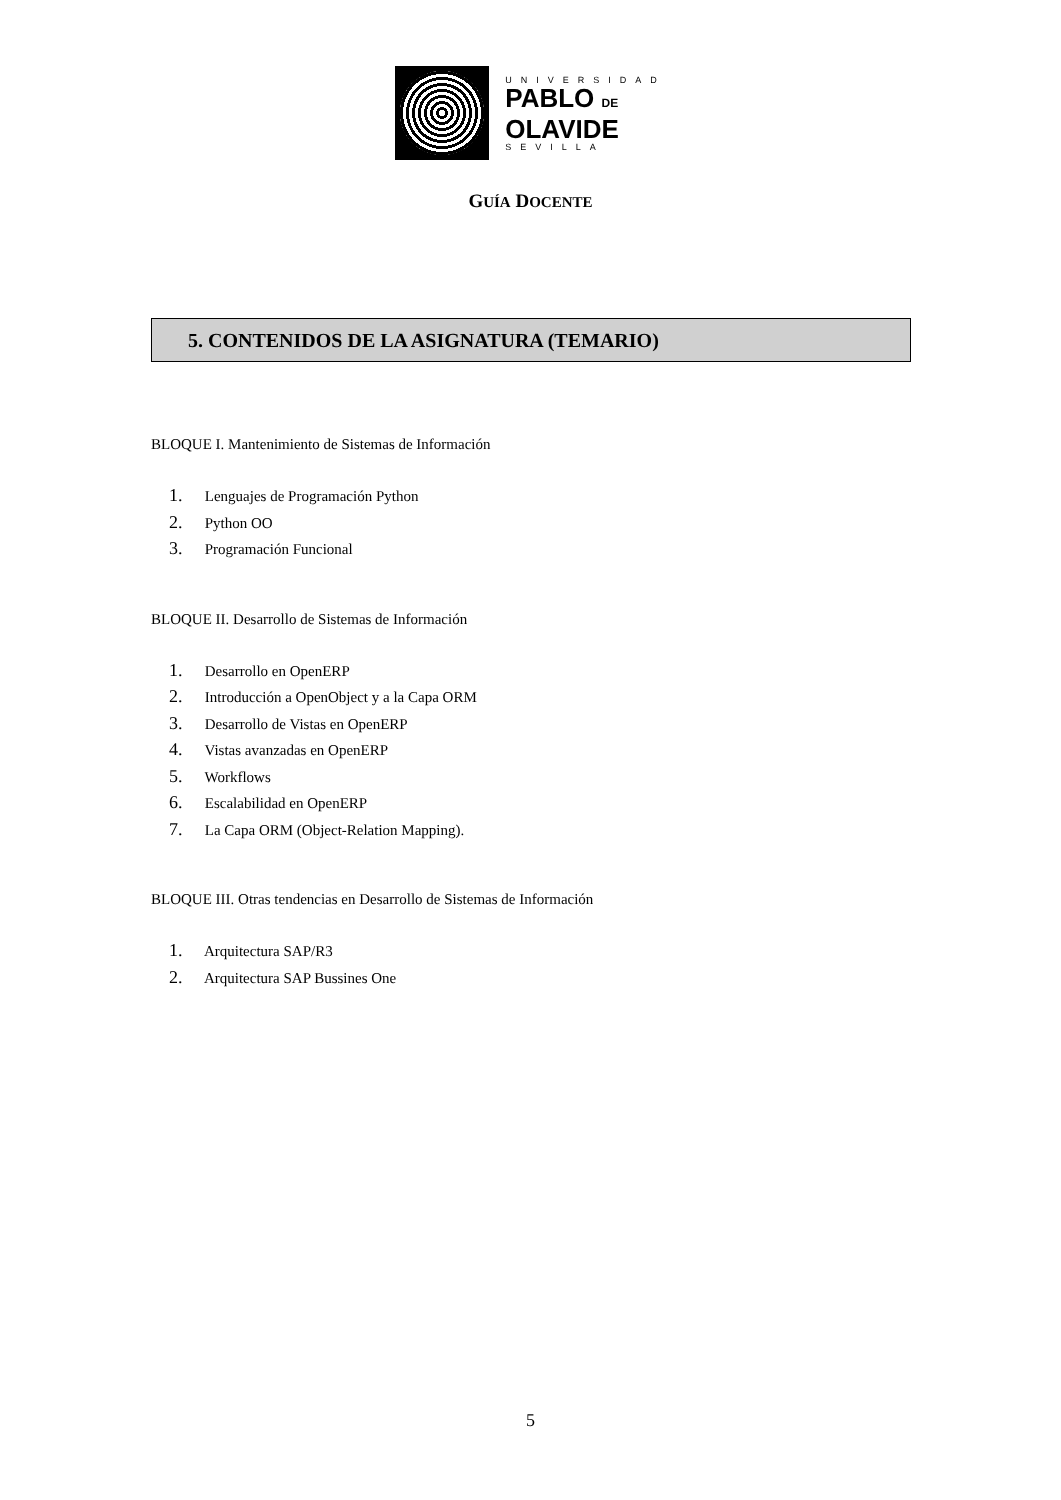UNIVERSIDAD
PABLO DE
OLAVIDE
SEVILLA
GUÍA DOCENTE
5. CONTENIDOS DE LA ASIGNATURA (TEMARIO)
BLOQUE I. Mantenimiento de Sistemas de Información
1. Lenguajes de Programación Python
2. Python OO
3. Programación Funcional
BLOQUE II. Desarrollo de Sistemas de Información
1. Desarrollo en OpenERP
2. Introducción a OpenObject y a la Capa ORM
3. Desarrollo de Vistas en OpenERP
4. Vistas avanzadas en OpenERP
5. Workflows
6. Escalabilidad en OpenERP
7. La Capa ORM (Object-Relation Mapping).
BLOQUE III. Otras tendencias en Desarrollo de Sistemas de Información
1. Arquitectura SAP/R3
2. Arquitectura SAP Bussines One
5